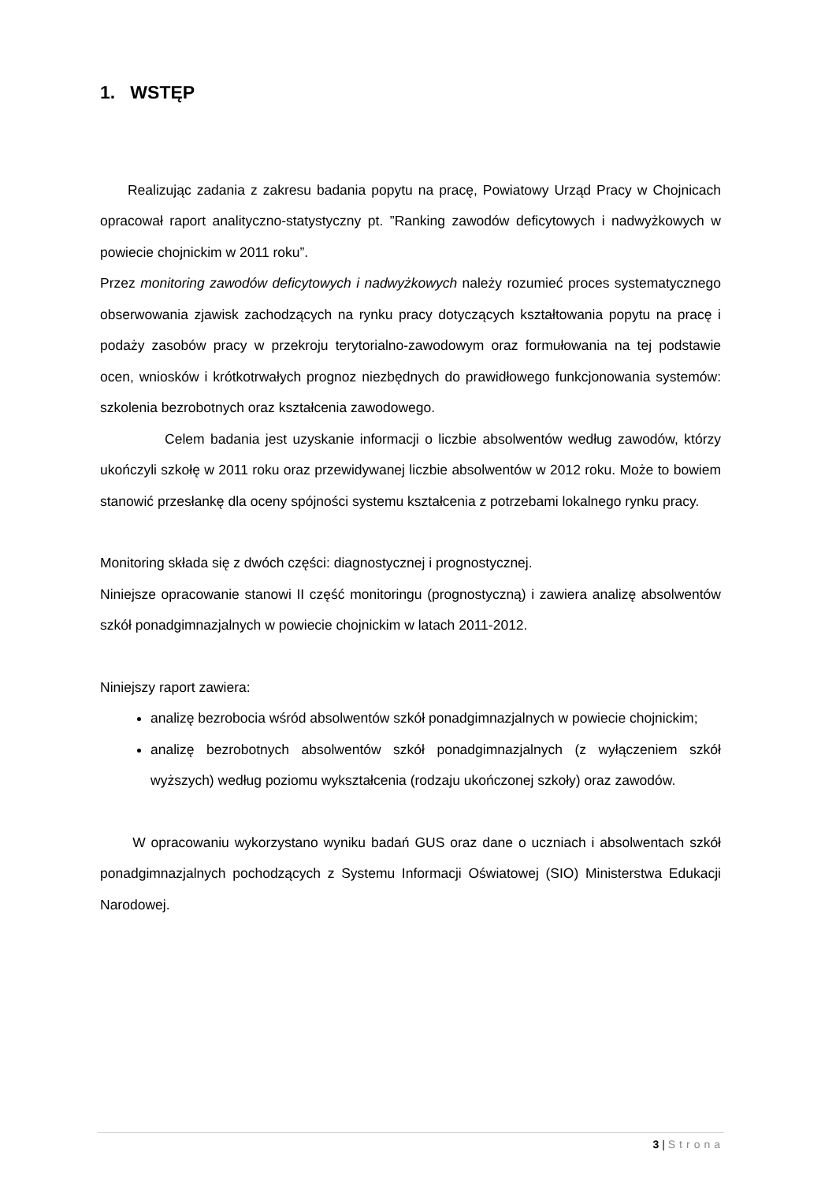1. WSTĘP
Realizując zadania z zakresu badania popytu na pracę, Powiatowy Urząd Pracy w Chojnicach opracował raport analityczno-statystyczny pt. ”Ranking zawodów deficytowych i nadwyżkowych w powiecie chojnickim w 2011 roku”.
Przez monitoring zawodów deficytowych i nadwyżkowych należy rozumieć proces systematycznego obserwowania zjawisk zachodzących na rynku pracy dotyczących kształtowania popytu na pracę i podaży zasobów pracy w przekroju terytorialno-zawodowym oraz formułowania na tej podstawie ocen, wniosków i krótkotrwałych prognoz niezbędnych do prawidłowego funkcjonowania systemów: szkolenia bezrobotnych oraz kształcenia zawodowego.
Celem badania jest uzyskanie informacji o liczbie absolwentów według zawodów, którzy ukończyli szkołę w 2011 roku oraz przewidywanej liczbie absolwentów w 2012 roku. Może to bowiem stanowić przesłankę dla oceny spójności systemu kształcenia z potrzebami lokalnego rynku pracy.
Monitoring składa się z dwóch części: diagnostycznej i prognostycznej.
Niniejsze opracowanie stanowi II część monitoringu (prognostyczną) i zawiera analizę absolwentów szkół ponadgimnazjalnych w powiecie chojnickim w latach 2011-2012.
Niniejszy raport zawiera:
analizę bezrobocia wśród absolwentów szkół ponadgimnazjalnych w powiecie chojnickim;
analizę bezrobotnych absolwentów szkół ponadgimnazjalnych (z wyłączeniem szkół wyższych) według poziomu wykształcenia (rodzaju ukończonej szkoły) oraz zawodów.
W opracowaniu wykorzystano wyniku badań GUS oraz dane o uczniach i absolwentach szkół ponadgimnazjalnych pochodzących z Systemu Informacji Oświatowej (SIO) Ministerstwa Edukacji Narodowej.
3 | Strona